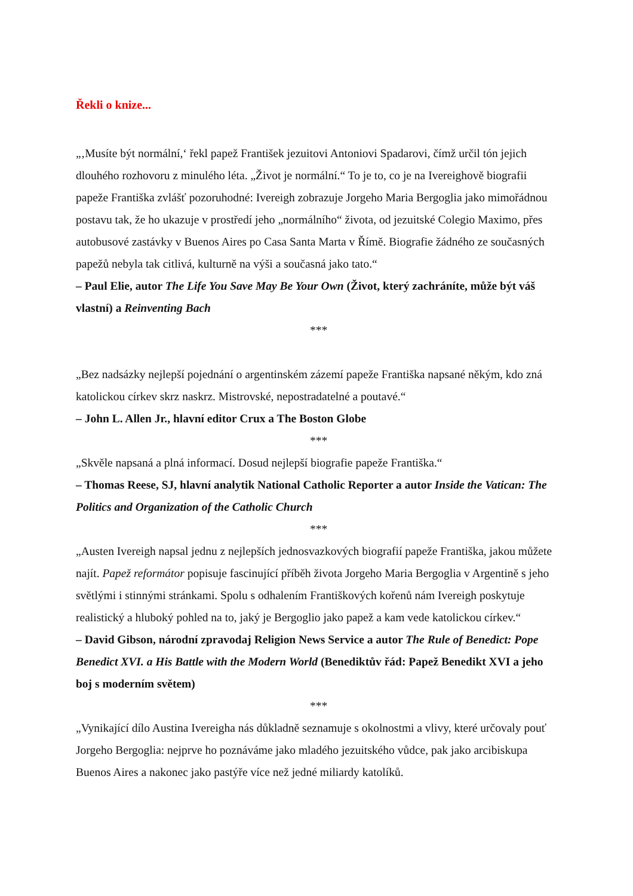Řekli o knize...
„‚Musíte být normální,‘ řekl papež František jezuitovi Antoniovi Spadarovi, čímž určil tón jejich dlouhého rozhovoru z minulého léta. „Život je normální.“ To je to, co je na Ivereighově biografii papeže Františka zvlášť pozoruhodné: Ivereigh zobrazuje Jorgeho Maria Bergoglia jako mimořádnou postavu tak, že ho ukazuje v prostředí jeho „normálního“ života, od jezuitské Colegio Maximo, přes autobusové zastávky v Buenos Aires po Casa Santa Marta v Římě. Biografie žádného ze současných papežů nebyla tak citlivá, kulturně na výši a současná jako tato.“
– Paul Elie, autor The Life You Save May Be Your Own (Život, který zachráníte, může být váš vlastní) a Reinventing Bach
***
„Bez nadsázky nejlepší pojednání o argentinském zázemí papeže Františka napsané někým, kdo zná katolickou církev skrz naskrz. Mistrovské, nepostradatelné a poutavé.“
– John L. Allen Jr., hlavní editor Crux a The Boston Globe
***
„Skvěle napsaná a plná informací. Dosud nejlepší biografie papeže Františka.“
– Thomas Reese, SJ, hlavní analytik National Catholic Reporter a autor Inside the Vatican: The Politics and Organization of the Catholic Church
***
„Austen Ivereigh napsal jednu z nejlepších jednosvazkových biografií papeže Františka, jakou můžete najít. Papež reformátor popisuje fascinující příběh života Jorgeho Maria Bergoglia v Argentině s jeho světlými i stinnými stránkami. Spolu s odhalením Františkových kořenů nám Ivereigh poskytuje realistický a hluboký pohled na to, jaký je Bergoglio jako papež a kam vede katolickou církev.“
– David Gibson, národní zpravodaj Religion News Service a autor The Rule of Benedict: Pope Benedict XVI. a His Battle with the Modern World (Benediktův řád: Papež Benedikt XVI a jeho boj s moderním světem)
***
„Vynikající dílo Austina Ivereigha nás důkladně seznamuje s okolnostmi a vlivy, které určovaly pouť Jorgeho Bergoglia: nejprve ho poznáváme jako mladého jezuitského vůdce, pak jako arcibiskupa Buenos Aires a nakonec jako pastýře více než jedné miliardy katolíků.